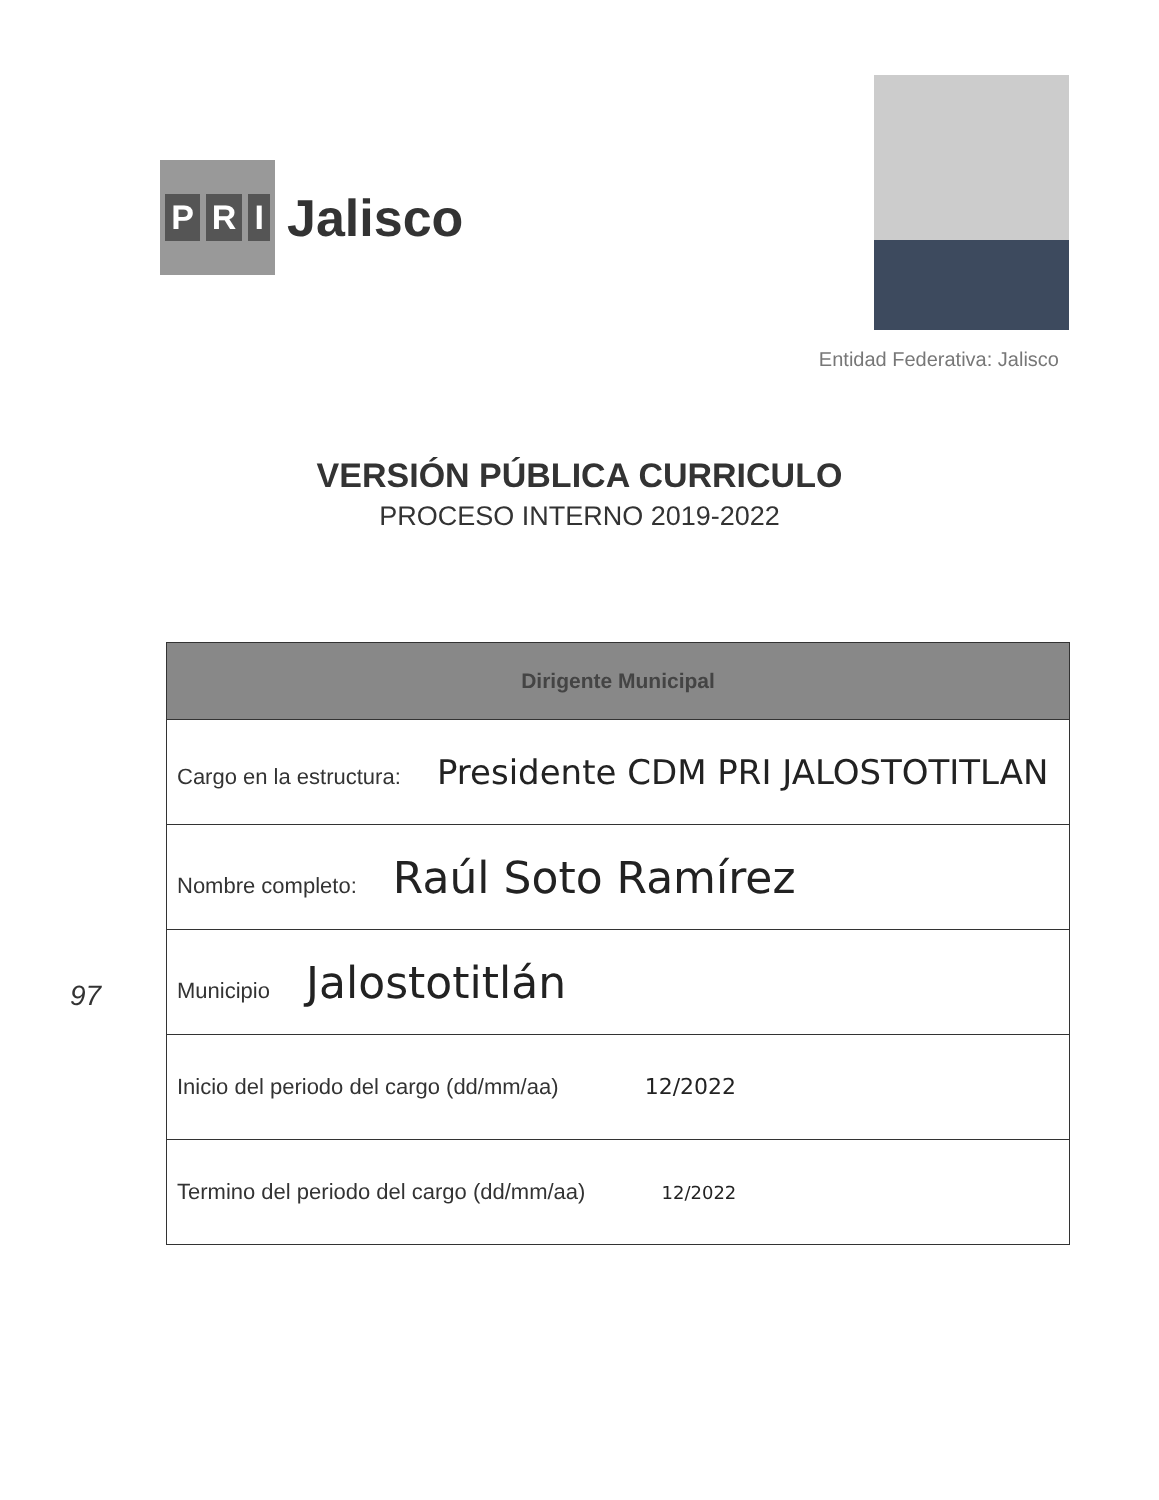P R I
Jalisco
Entidad Federativa: Jalisco
VERSIÓN PÚBLICA CURRICULO
PROCESO INTERNO 2019-2022
| Dirigente Municipal |
| --- |
| Cargo en la estructura: Presidente CDM PRI JALOSTOTITLAN |
| Nombre completo: Raúl Soto Ramírez |
| Municipio Jalostotitlán |
| Inicio del periodo del cargo (dd/mm/aa) 12/2022 |
| Termino del periodo del cargo (dd/mm/aa) 12/2022 |
97